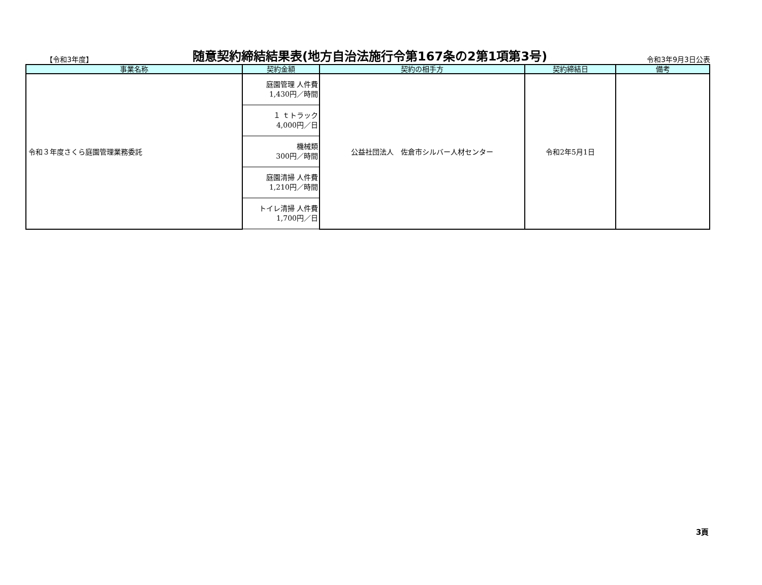【令和3年度】 随意契約締結結果表(地方自治法施行令第167条の2第1項第3号) 令和3年9月3日公表
| 事業名称 | 契約金額 | 契約の相手方 | 契約締結日 | 備考 |
| --- | --- | --- | --- | --- |
| 令和３年度さくら庭園管理業務委託 | 庭園管理 人件費 1,430円／時間 | 公益社団法人 佐倉市シルバー人材センター | 令和2年5月1日 | |
| | １ ｔトラック 4,000円／日 | | | |
| | 機械類 300円／時間 | | | |
| | 庭園清掃 人件費 1,210円／時間 | | | |
| | トイレ清掃 人件費 1,700円／日 | | | |
3頁